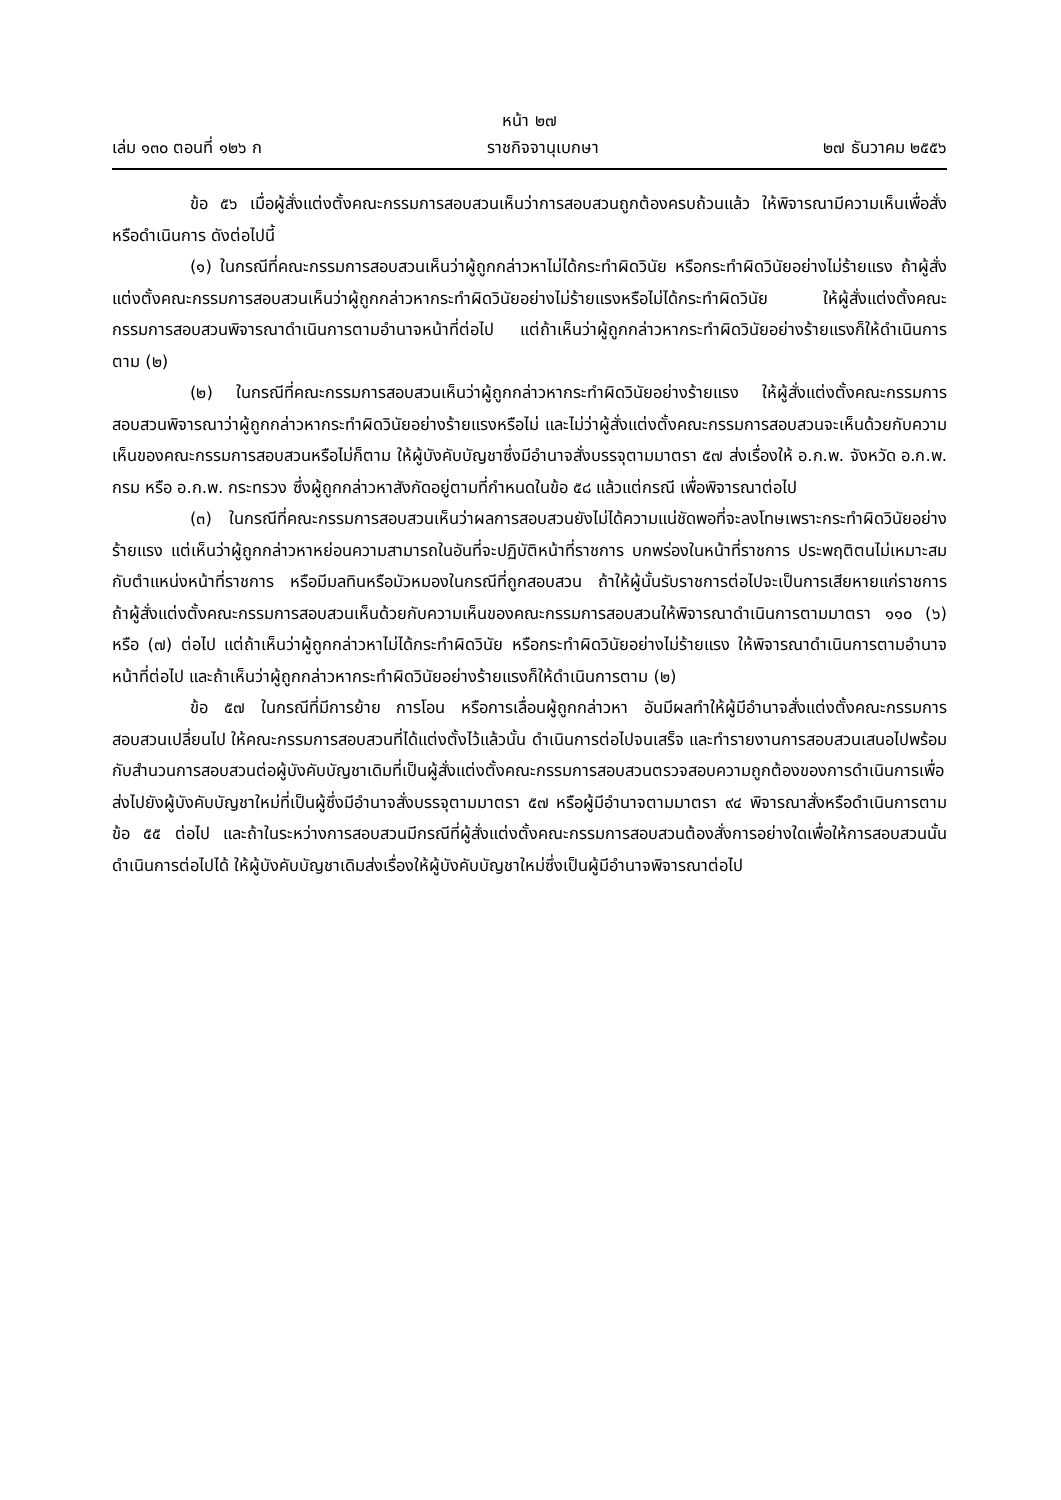หน้า ๒๗
เล่ม ๑๓๐ ตอนที่ ๑๒๖ ก ราชกิจจานุเบกษา ๒๗ ธันวาคม ๒๕๕๖
ข้อ ๕๖ เมื่อผู้สั่งแต่งตั้งคณะกรรมการสอบสวนเห็นว่าการสอบสวนถูกต้องครบถ้วนแล้ว ให้พิจารณามีความเห็นเพื่อสั่งหรือดำเนินการ ดังต่อไปนี้
(๑) ในกรณีที่คณะกรรมการสอบสวนเห็นว่าผู้ถูกกล่าวหาไม่ได้กระทำผิดวินัย หรือกระทำผิดวินัยอย่างไม่ร้ายแรง ถ้าผู้สั่งแต่งตั้งคณะกรรมการสอบสวนเห็นว่าผู้ถูกกล่าวหากระทำผิดวินัยอย่างไม่ร้ายแรงหรือไม่ได้กระทำผิดวินัย ให้ผู้สั่งแต่งตั้งคณะกรรมการสอบสวนพิจารณาดำเนินการตามอำนาจหน้าที่ต่อไป แต่ถ้าเห็นว่าผู้ถูกกล่าวหากระทำผิดวินัยอย่างร้ายแรงก็ให้ดำเนินการตาม (๒)
(๒) ในกรณีที่คณะกรรมการสอบสวนเห็นว่าผู้ถูกกล่าวหากระทำผิดวินัยอย่างร้ายแรง ให้ผู้สั่งแต่งตั้งคณะกรรมการสอบสวนพิจารณาว่าผู้ถูกกล่าวหากระทำผิดวินัยอย่างร้ายแรงหรือไม่ และไม่ว่าผู้สั่งแต่งตั้งคณะกรรมการสอบสวนจะเห็นด้วยกับความเห็นของคณะกรรมการสอบสวนหรือไม่ก็ตาม ให้ผู้บังคับบัญชาซึ่งมีอำนาจสั่งบรรจุตามมาตรา ๕๗ ส่งเรื่องให้ อ.ก.พ. จังหวัด อ.ก.พ. กรม หรือ อ.ก.พ. กระทรวง ซึ่งผู้ถูกกล่าวหาสังกัดอยู่ตามที่กำหนดในข้อ ๕๘ แล้วแต่กรณี เพื่อพิจารณาต่อไป
(๓) ในกรณีที่คณะกรรมการสอบสวนเห็นว่าผลการสอบสวนยังไม่ได้ความแน่ชัดพอที่จะลงโทษเพราะกระทำผิดวินัยอย่างร้ายแรง แต่เห็นว่าผู้ถูกกล่าวหาหย่อนความสามารถในอันที่จะปฏิบัติหน้าที่ราชการ บกพร่องในหน้าที่ราชการ ประพฤติตนไม่เหมาะสมกับตำแหน่งหน้าที่ราชการ หรือมีมลทินหรือมัวหมองในกรณีที่ถูกสอบสวน ถ้าให้ผู้นั้นรับราชการต่อไปจะเป็นการเสียหายแก่ราชการ ถ้าผู้สั่งแต่งตั้งคณะกรรมการสอบสวนเห็นด้วยกับความเห็นของคณะกรรมการสอบสวนให้พิจารณาดำเนินการตามมาตรา ๑๑๐ (๖) หรือ (๗) ต่อไป แต่ถ้าเห็นว่าผู้ถูกกล่าวหาไม่ได้กระทำผิดวินัย หรือกระทำผิดวินัยอย่างไม่ร้ายแรง ให้พิจารณาดำเนินการตามอำนาจหน้าที่ต่อไป และถ้าเห็นว่าผู้ถูกกล่าวหากระทำผิดวินัยอย่างร้ายแรงก็ให้ดำเนินการตาม (๒)
ข้อ ๕๗ ในกรณีที่มีการย้าย การโอน หรือการเลื่อนผู้ถูกกล่าวหา อันมีผลทำให้ผู้มีอำนาจสั่งแต่งตั้งคณะกรรมการสอบสวนเปลี่ยนไป ให้คณะกรรมการสอบสวนที่ได้แต่งตั้งไว้แล้วนั้น ดำเนินการต่อไปจนเสร็จ และทำรายงานการสอบสวนเสนอไปพร้อมกับสำนวนการสอบสวนต่อผู้บังคับบัญชาเดิมที่เป็นผู้สั่งแต่งตั้งคณะกรรมการสอบสวนตรวจสอบความถูกต้องของการดำเนินการเพื่อส่งไปยังผู้บังคับบัญชาใหม่ที่เป็นผู้ซึ่งมีอำนาจสั่งบรรจุตามมาตรา ๕๗ หรือผู้มีอำนาจตามมาตรา ๙๔ พิจารณาสั่งหรือดำเนินการตามข้อ ๕๕ ต่อไป และถ้าในระหว่างการสอบสวนมีกรณีที่ผู้สั่งแต่งตั้งคณะกรรมการสอบสวนต้องสั่งการอย่างใดเพื่อให้การสอบสวนนั้นดำเนินการต่อไปได้ ให้ผู้บังคับบัญชาเดิมส่งเรื่องให้ผู้บังคับบัญชาใหม่ซึ่งเป็นผู้มีอำนาจพิจารณาต่อไป